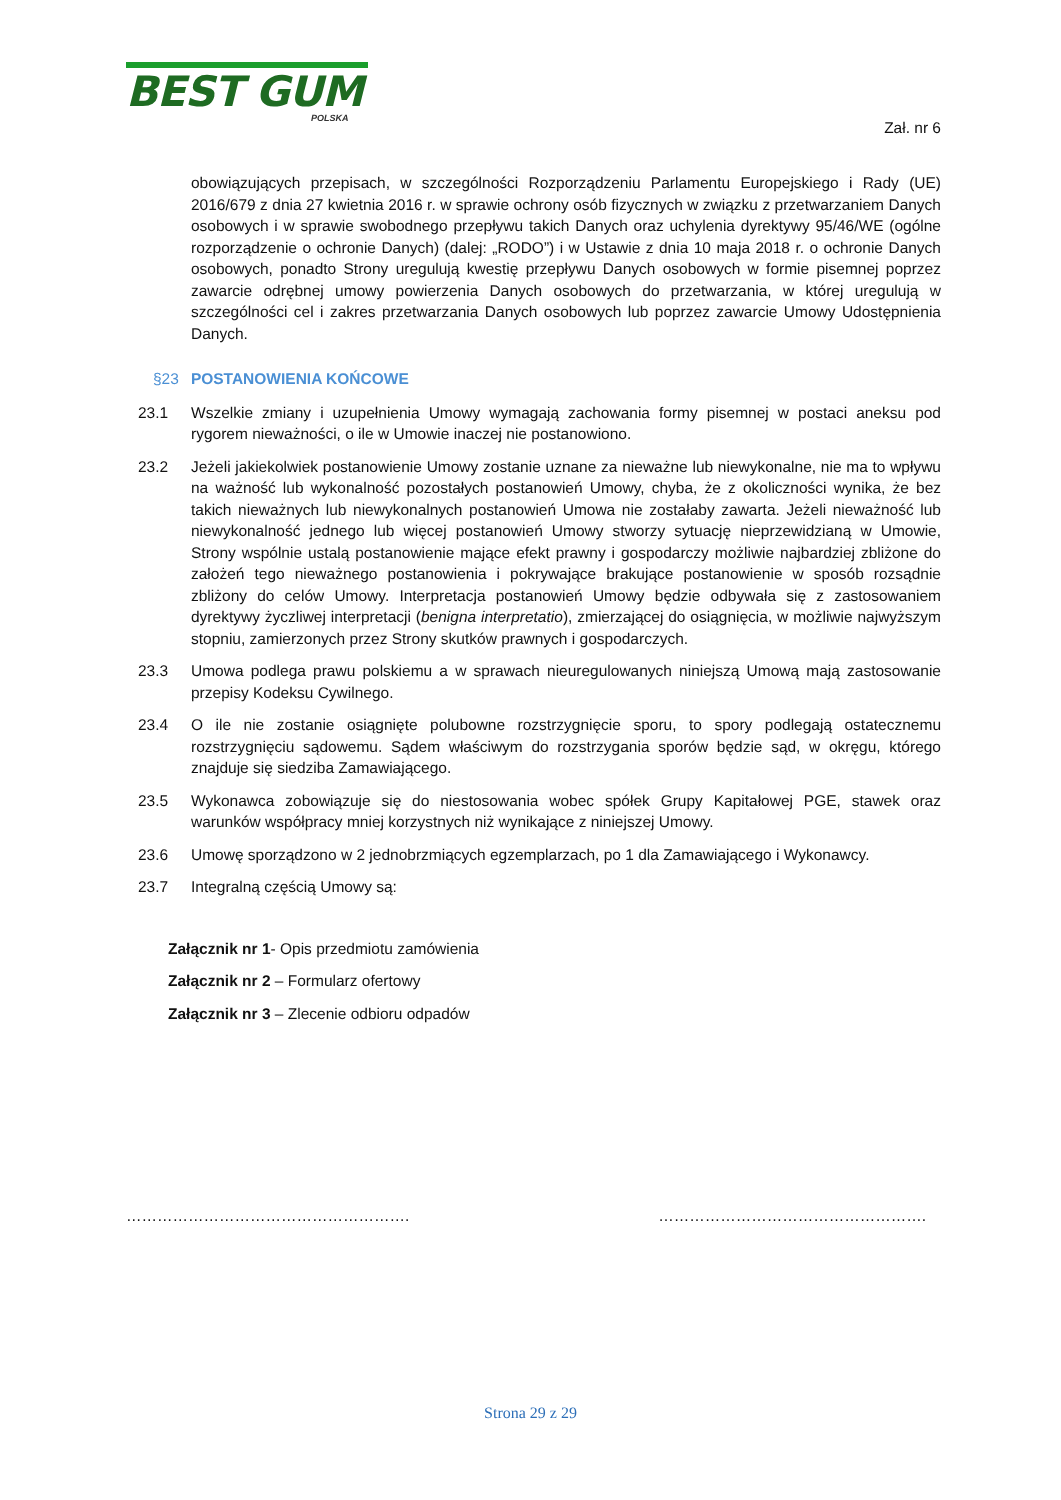BEST GUM
POLSKA
Zał. nr 6
obowiązujących przepisach, w szczególności Rozporządzeniu Parlamentu Europejskiego i Rady (UE) 2016/679 z dnia 27 kwietnia 2016 r. w sprawie ochrony osób fizycznych w związku z przetwarzaniem Danych osobowych i w sprawie swobodnego przepływu takich Danych oraz uchylenia dyrektywy 95/46/WE (ogólne rozporządzenie o ochronie Danych) (dalej: „RODO”) i w Ustawie z dnia 10 maja 2018 r. o ochronie Danych osobowych, ponadto Strony uregulują kwestię przepływu Danych osobowych w formie pisemnej poprzez zawarcie odrębnej umowy powierzenia Danych osobowych do przetwarzania, w której uregulują w szczególności cel i zakres przetwarzania Danych osobowych lub poprzez zawarcie Umowy Udostępnienia Danych.
§23 POSTANOWIENIA KOŃCOWE
23.1 Wszelkie zmiany i uzupełnienia Umowy wymagają zachowania formy pisemnej w postaci aneksu pod rygorem nieważności, o ile w Umowie inaczej nie postanowiono.
23.2 Jeżeli jakiekolwiek postanowienie Umowy zostanie uznane za nieważne lub niewykonalne, nie ma to wpływu na ważność lub wykonalność pozostałych postanowień Umowy, chyba, że z okoliczności wynika, że bez takich nieważnych lub niewykonalnych postanowień Umowa nie zostałaby zawarta. Jeżeli nieważność lub niewykonalność jednego lub więcej postanowień Umowy stworzy sytuację nieprzewidzianą w Umowie, Strony wspólnie ustalą postanowienie mające efekt prawny i gospodarczy możliwie najbardziej zbliżone do założeń tego nieważnego postanowienia i pokrywające brakujące postanowienie w sposób rozsądnie zbliżony do celów Umowy. Interpretacja postanowień Umowy będzie odbywała się z zastosowaniem dyrektywy życzliwej interpretacji (benigna interpretatio), zmierzającej do osiągnięcia, w możliwie najwyższym stopniu, zamierzonych przez Strony skutków prawnych i gospodarczych.
23.3 Umowa podlega prawu polskiemu a w sprawach nieuregulowanych niniejszą Umową mają zastosowanie przepisy Kodeksu Cywilnego.
23.4 O ile nie zostanie osiągnięte polubowne rozstrzygnięcie sporu, to spory podlegają ostatecznemu rozstrzygnięciu sądowemu. Sądem właściwym do rozstrzygania sporów będzie sąd, w okręgu, którego znajduje się siedziba Zamawiającego.
23.5 Wykonawca zobowiązuje się do niestosowania wobec spółek Grupy Kapitałowej PGE, stawek oraz warunków współpracy mniej korzystnych niż wynikające z niniejszej Umowy.
23.6 Umowę sporządzono w 2 jednobrzmiących egzemplarzach, po 1 dla Zamawiającego i Wykonawcy.
23.7 Integralną częścią Umowy są:
Załącznik nr 1- Opis przedmiotu zamówienia
Załącznik nr 2 – Formularz ofertowy
Załącznik nr 3 – Zlecenie odbioru odpadów
………………………………………………. …………………………………………….
Strona 29 z 29